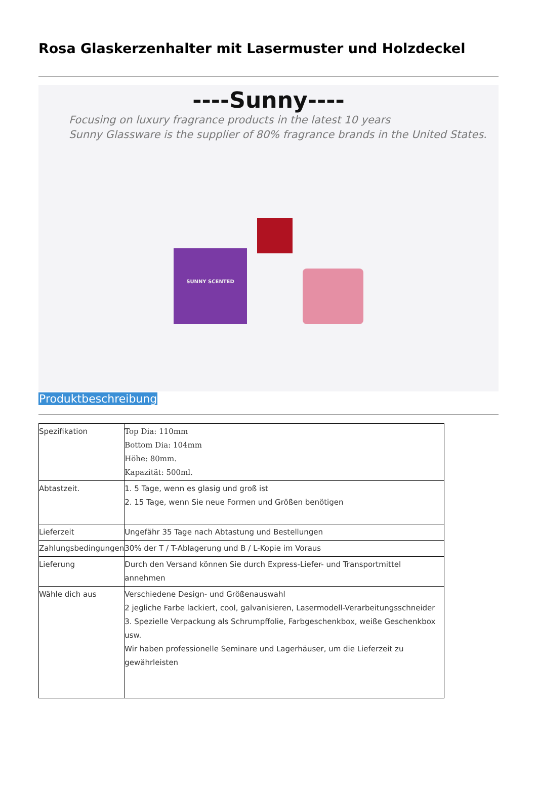Rosa Glaskerzenhalter mit Lasermuster und Holzdeckel
----Sunny----
Focusing on luxury fragrance products in the latest 10 years
Sunny Glassware is the supplier of 80% fragrance brands in the United States.
SUNNY SCENTED
Produktbeschreibung
| Spezifikation | Top Dia: 110mm Bottom Dia: 104mm Höhe: 80mm. Kapazität: 500ml. |
| Abtastzeit. | 1. 5 Tage, wenn es glasig und groß ist 2. 15 Tage, wenn Sie neue Formen und Größen benötigen |
| Lieferzeit | Ungefähr 35 Tage nach Abtastung und Bestellungen |
| Zahlungsbedingungen | 30% der T / T-Ablagerung und B / L-Kopie im Voraus |
| Lieferung | Durch den Versand können Sie durch Express-Liefer- und Transportmittel annehmen |
| Wähle dich aus | Verschiedene Design- und Größenauswahl 2 jegliche Farbe lackiert, cool, galvanisieren, Lasermodell-Verarbeitungsschneider 3. Spezielle Verpackung als Schrumpffolie, Farbgeschenkbox, weiße Geschenkbox usw. Wir haben professionelle Seminare und Lagerhäuser, um die Lieferzeit zu gewährleisten |